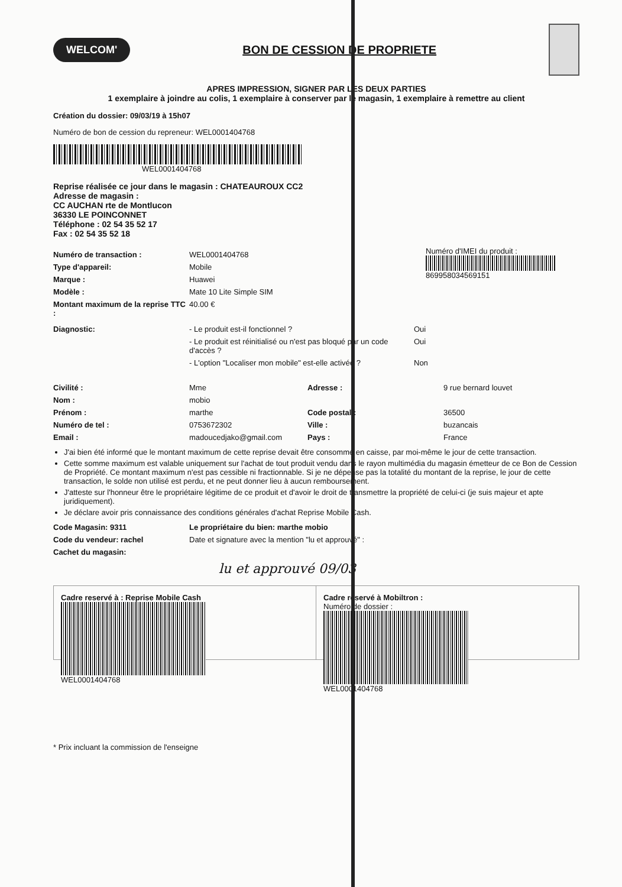WELCOM'
BON DE CESSION DE PROPRIETE
APRES IMPRESSION, SIGNER PAR LES DEUX PARTIES
1 exemplaire à joindre au colis, 1 exemplaire à conserver par le magasin, 1 exemplaire à remettre au client
Création du dossier: 09/03/19 à 15h07
Numéro de bon de cession du repreneur: WEL0001404768
WEL0001404768
Reprise réalisée ce jour dans le magasin : CHATEAUROUX CC2
Adresse de magasin :
CC AUCHAN rte de Montlucon
36330 LE POINCONNET
Téléphone : 02 54 35 52 17
Fax : 02 54 35 52 18
Numéro de transaction : WEL0001404768
Type d'appareil: Mobile
Marque : Huawei
Modèle : Mate 10 Lite Simple SIM
Montant maximum de la reprise TTC : 40.00 €
Numéro d'IMEI du produit :
869958034569151
Diagnostic: - Le produit est-il fonctionnel ? Oui
- Le produit est réinitialisé ou n'est pas bloqué par un code d'accès ? Oui
- L'option "Localiser mon mobile" est-elle activée ? Non
Civilité : Mme Adresse : 9 rue bernard louvet
Nom : mobio
Prénom : marthe Code postal : 36500
Numéro de tel : 0753672302 Ville : buzancais
Email : madoucedjako@gmail.com Pays : France
J'ai bien été informé que le montant maximum de cette reprise devait être consommé en caisse, par moi-même le jour de cette transaction.
Cette somme maximum est valable uniquement sur l'achat de tout produit vendu dans le rayon multimédia du magasin émetteur de ce Bon de Cession de Propriété. Ce montant maximum n'est pas cessible ni fractionnable. Si je ne dépense pas la totalité du montant de la reprise, le jour de cette transaction, le solde non utilisé est perdu, et ne peut donner lieu à aucun remboursement.
J'atteste sur l'honneur être le propriétaire légitime de ce produit et d'avoir le droit de transmettre la propriété de celui-ci (je suis majeur et apte juridiquement).
Je déclare avoir pris connaissance des conditions générales d'achat Reprise Mobile Cash.
Code Magasin: 9311 Le propriétaire du bien: marthe mobio
Code du vendeur: rachel Date et signature avec la mention "lu et approuvé" :
Cachet du magasin:
lu et approuvé 09/03
Cadre reservé à : Reprise Mobile Cash
WEL0001404768
Cadre reservé à Mobiltron :
Numéro de dossier :
WEL0001404768
* Prix incluant la commission de l'enseigne